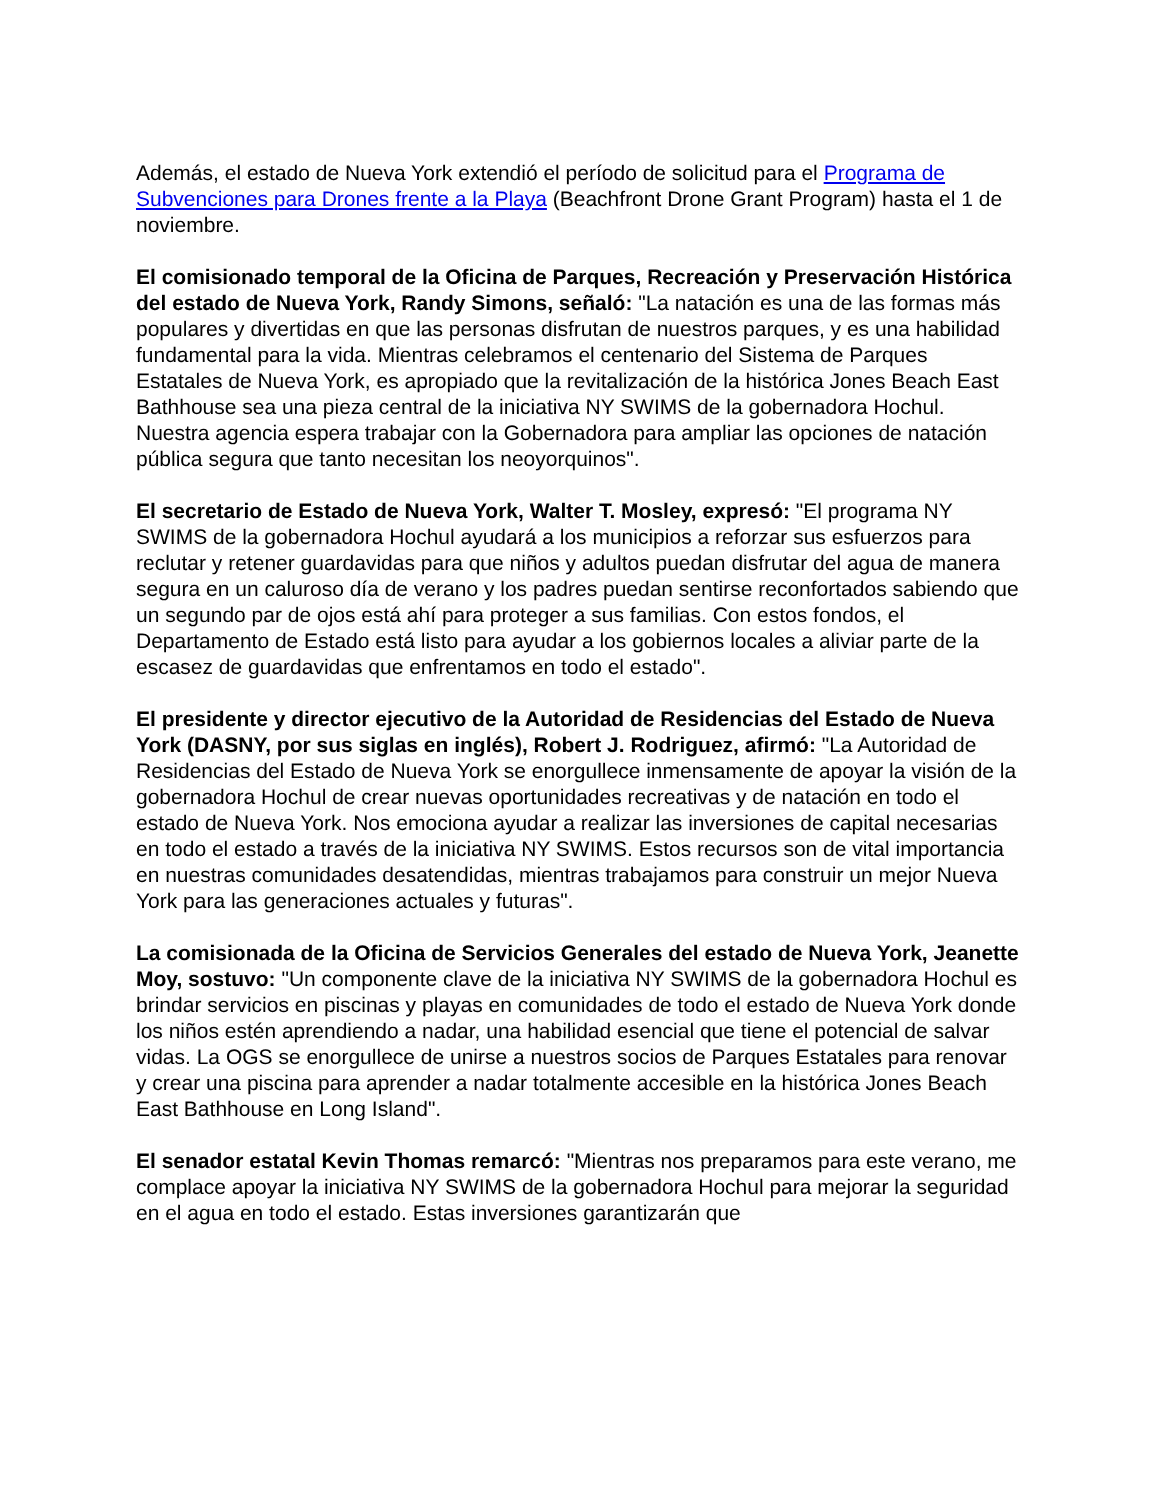Además, el estado de Nueva York extendió el período de solicitud para el Programa de Subvenciones para Drones frente a la Playa (Beachfront Drone Grant Program) hasta el 1 de noviembre.
El comisionado temporal de la Oficina de Parques, Recreación y Preservación Histórica del estado de Nueva York, Randy Simons, señaló: "La natación es una de las formas más populares y divertidas en que las personas disfrutan de nuestros parques, y es una habilidad fundamental para la vida. Mientras celebramos el centenario del Sistema de Parques Estatales de Nueva York, es apropiado que la revitalización de la histórica Jones Beach East Bathhouse sea una pieza central de la iniciativa NY SWIMS de la gobernadora Hochul. Nuestra agencia espera trabajar con la Gobernadora para ampliar las opciones de natación pública segura que tanto necesitan los neoyorquinos".
El secretario de Estado de Nueva York, Walter T. Mosley, expresó: "El programa NY SWIMS de la gobernadora Hochul ayudará a los municipios a reforzar sus esfuerzos para reclutar y retener guardavidas para que niños y adultos puedan disfrutar del agua de manera segura en un caluroso día de verano y los padres puedan sentirse reconfortados sabiendo que un segundo par de ojos está ahí para proteger a sus familias. Con estos fondos, el Departamento de Estado está listo para ayudar a los gobiernos locales a aliviar parte de la escasez de guardavidas que enfrentamos en todo el estado".
El presidente y director ejecutivo de la Autoridad de Residencias del Estado de Nueva York (DASNY, por sus siglas en inglés), Robert J. Rodriguez, afirmó: "La Autoridad de Residencias del Estado de Nueva York se enorgullece inmensamente de apoyar la visión de la gobernadora Hochul de crear nuevas oportunidades recreativas y de natación en todo el estado de Nueva York. Nos emociona ayudar a realizar las inversiones de capital necesarias en todo el estado a través de la iniciativa NY SWIMS. Estos recursos son de vital importancia en nuestras comunidades desatendidas, mientras trabajamos para construir un mejor Nueva York para las generaciones actuales y futuras".
La comisionada de la Oficina de Servicios Generales del estado de Nueva York, Jeanette Moy, sostuvo: "Un componente clave de la iniciativa NY SWIMS de la gobernadora Hochul es brindar servicios en piscinas y playas en comunidades de todo el estado de Nueva York donde los niños estén aprendiendo a nadar, una habilidad esencial que tiene el potencial de salvar vidas. La OGS se enorgullece de unirse a nuestros socios de Parques Estatales para renovar y crear una piscina para aprender a nadar totalmente accesible en la histórica Jones Beach East Bathhouse en Long Island".
El senador estatal Kevin Thomas remarcó: "Mientras nos preparamos para este verano, me complace apoyar la iniciativa NY SWIMS de la gobernadora Hochul para mejorar la seguridad en el agua en todo el estado. Estas inversiones garantizarán que